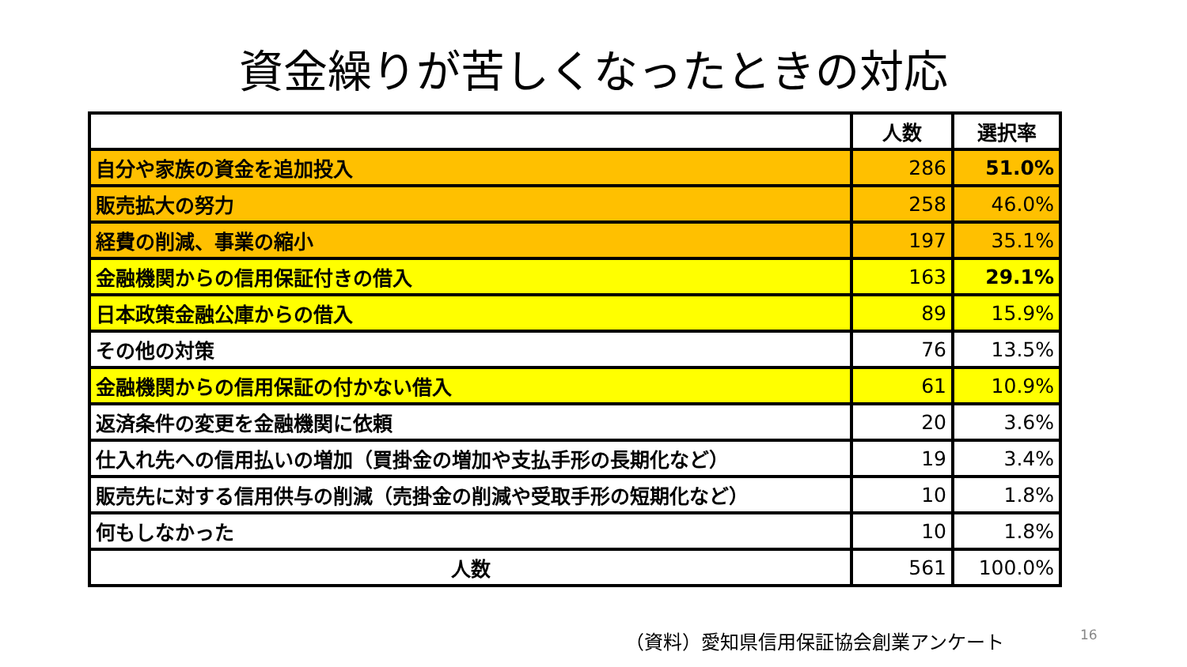資金繰りが苦しくなったときの対応
| | 人数 | 選択率 |
| --- | --- | --- |
| 自分や家族の資金を追加投入 | 286 | 51.0% |
| 販売拡大の努力 | 258 | 46.0% |
| 経費の削減、事業の縮小 | 197 | 35.1% |
| 金融機関からの信用保証付きの借入 | 163 | 29.1% |
| 日本政策金融公庫からの借入 | 89 | 15.9% |
| その他の対策 | 76 | 13.5% |
| 金融機関からの信用保証の付かない借入 | 61 | 10.9% |
| 返済条件の変更を金融機関に依頼 | 20 | 3.6% |
| 仕入れ先への信用払いの増加（買掛金の増加や支払手形の長期化など） | 19 | 3.4% |
| 販売先に対する信用供与の削減（売掛金の削減や受取手形の短期化など） | 10 | 1.8% |
| 何もしなかった | 10 | 1.8% |
| 人数 | 561 | 100.0% |
（資料）愛知県信用保証協会創業アンケート
16